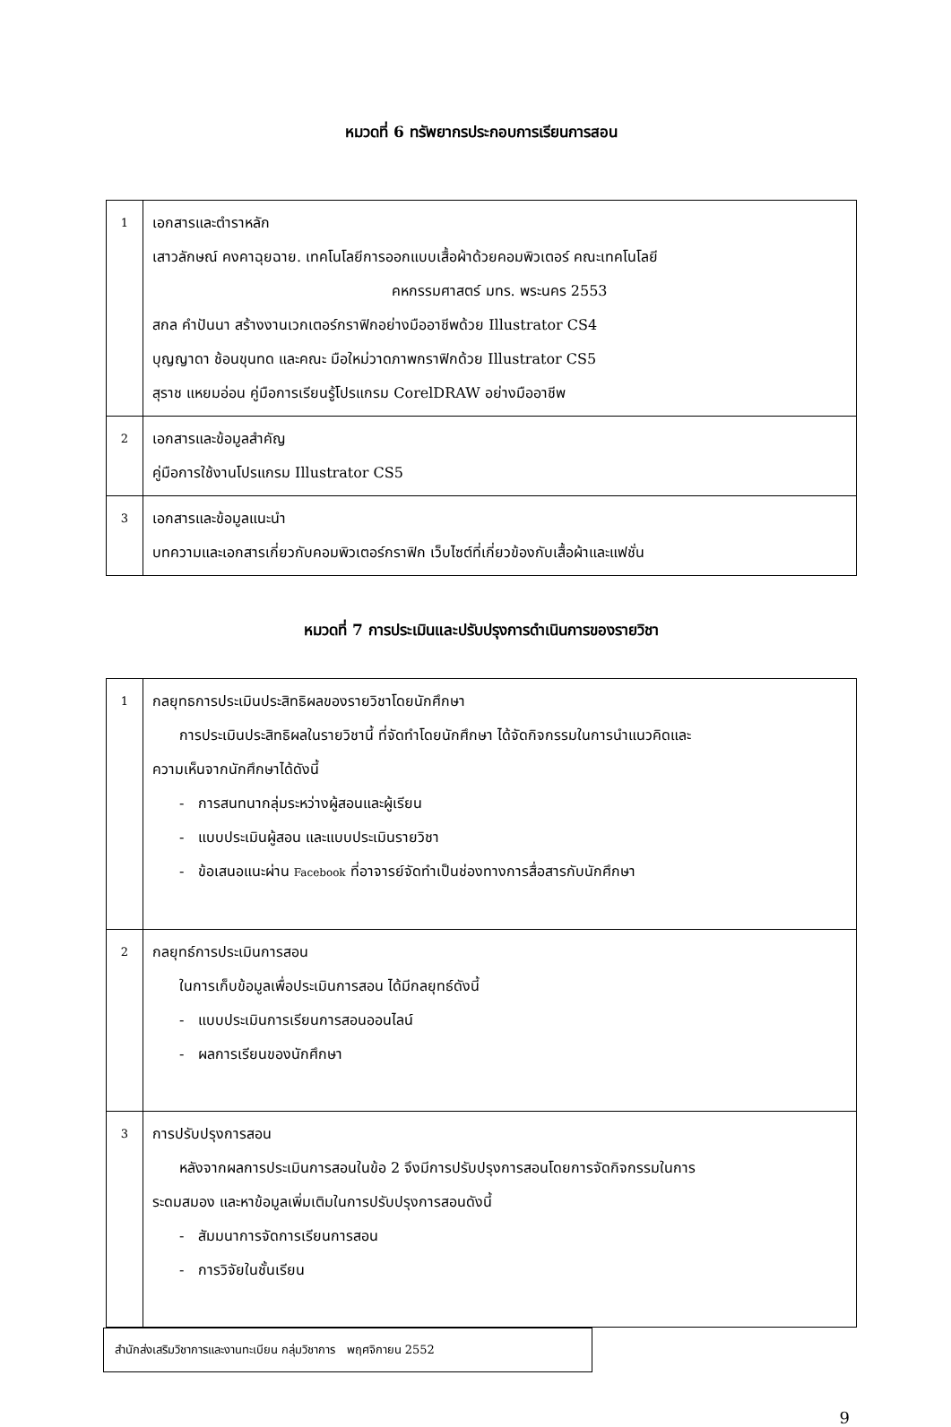หมวดที่ 6 ทรัพยากรประกอบการเรียนการสอน
| 1 | เอกสารและตำราหลัก เสาวลักษณ์ คงคาฉุยฉาย. เทคโนโลยีการออกแบบเสื้อผ้าด้วยคอมพิวเตอร์ คณะเทคโนโลยี คหกรรมศาสตร์ มทร. พระนคร 2553 สกล คำปันนา สร้างงานเวกเตอร์กราฟิกอย่างมืออาชีพด้วย Illustrator CS4 บุญญาดา ช้อนขุนทด และคณะ มือใหม่วาดภาพกราฟิกด้วย Illustrator CS5 สุราช แหยมอ่อน คู่มือการเรียนรู้โปรแกรม CorelDRAW อย่างมืออาชีพ |
| 2 | เอกสารและข้อมูลสำคัญ คู่มือการใช้งานโปรแกรม Illustrator CS5 |
| 3 | เอกสารและข้อมูลแนะนำ บทความและเอกสารเกี่ยวกับคอมพิวเตอร์กราฟิก เว็บไซต์ที่เกี่ยวข้องกับเสื้อผ้าและแฟชั่น |
หมวดที่ 7 การประเมินและปรับปรุงการดำเนินการของรายวิชา
| 1 | กลยุทธการประเมินประสิทธิผลของรายวิชาโดยนักศึกษา การประเมินประสิทธิผลในรายวิชานี้ ที่จัดทำโดยนักศึกษา ได้จัดกิจกรรมในการนำแนวคิดและ ความเห็นจากนักศึกษาได้ดังนี้ - การสนทนากลุ่มระหว่างผู้สอนและผู้เรียน - แบบประเมินผู้สอน และแบบประเมินรายวิชา - ข้อเสนอแนะผ่าน Facebook ที่อาจารย์จัดทำเป็นช่องทางการสื่อสารกับนักศึกษา |
| 2 | กลยุทธ์การประเมินการสอน ในการเก็บข้อมูลเพื่อประเมินการสอน ได้มีกลยุทธ์ดังนี้ - แบบประเมินการเรียนการสอนออนไลน์ - ผลการเรียนของนักศึกษา |
| 3 | การปรับปรุงการสอน หลังจากผลการประเมินการสอนในข้อ 2 จึงมีการปรับปรุงการสอนโดยการจัดกิจกรรมในการ ระดมสมอง และหาข้อมูลเพิ่มเติมในการปรับปรุงการสอนดังนี้ - สัมมนาการจัดการเรียนการสอน - การวิจัยในชั้นเรียน |
สำนักส่งเสริมวิชาการและงานทะเบียน กลุ่มวิชาการ พฤศจิกายน 2552
9